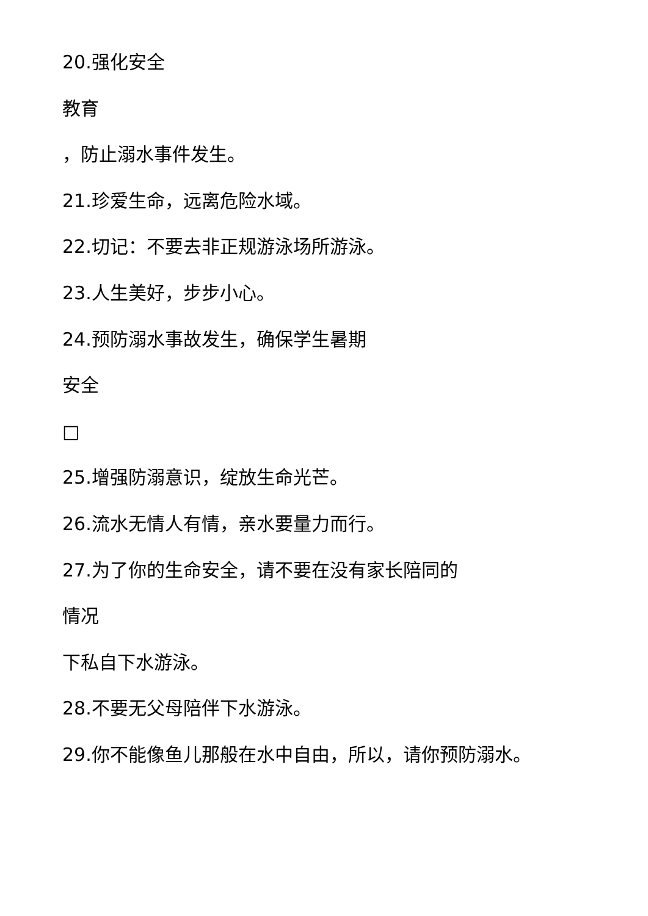20.强化安全
教育
，防止溺水事件发生。
21.珍爱生命，远离危险水域。
22.切记：不要去非正规游泳场所游泳。
23.人生美好，步步小心。
24.预防溺水事故发生，确保学生暑期
安全
□
25.增强防溺意识，绽放生命光芒。
26.流水无情人有情，亲水要量力而行。
27.为了你的生命安全，请不要在没有家长陪同的
情况
下私自下水游泳。
28.不要无父母陪伴下水游泳。
29.你不能像鱼儿那般在水中自由，所以，请你预防溺水。